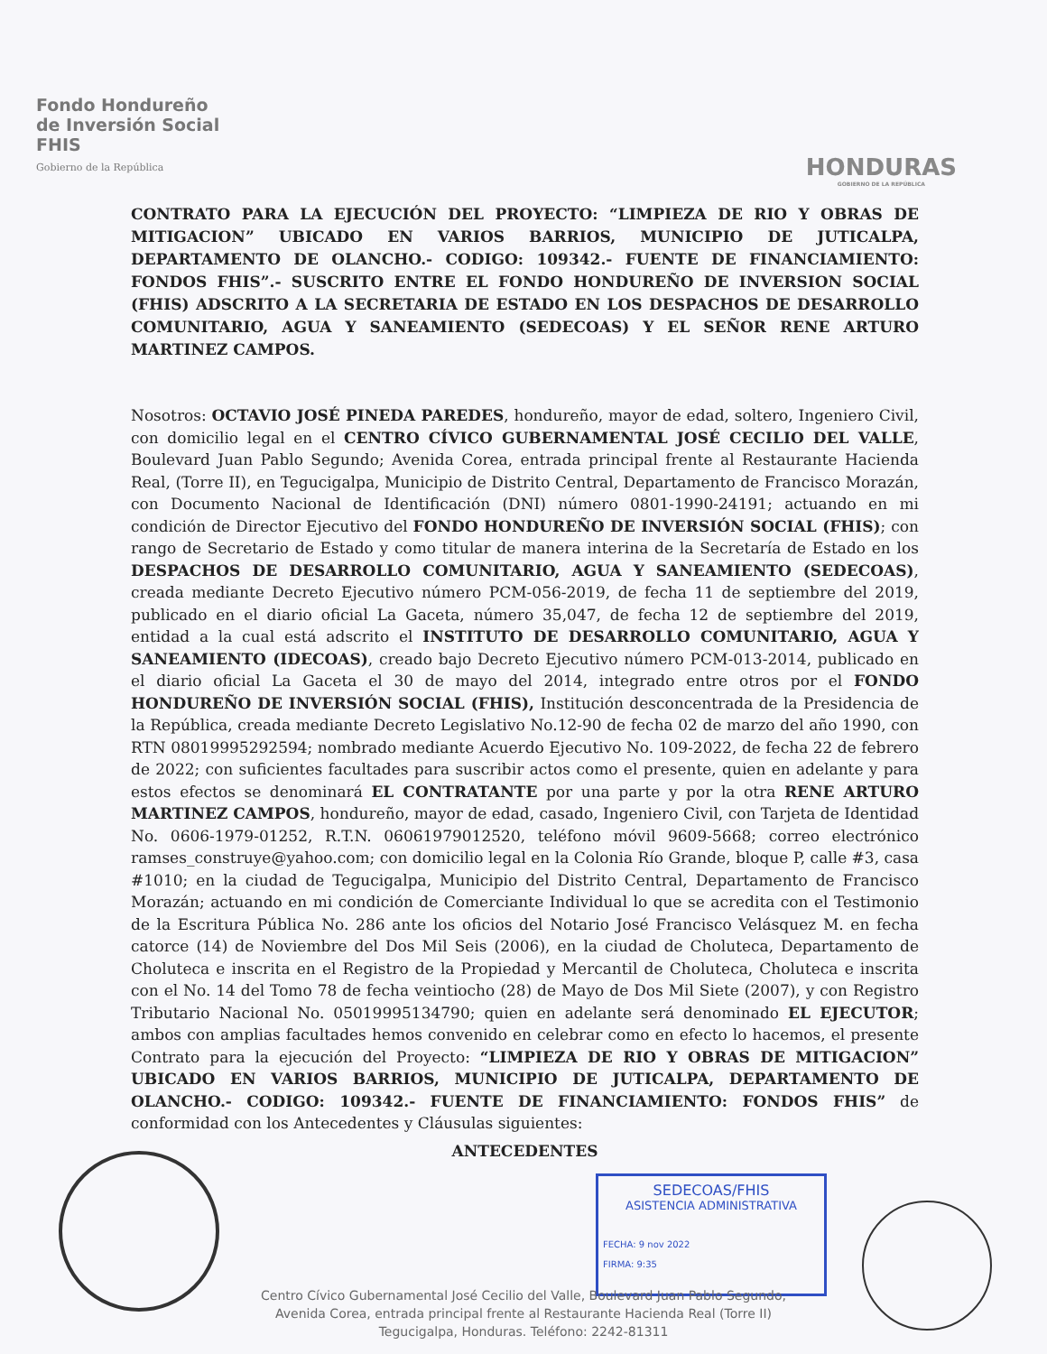Fondo Hondureño
de Inversión Social
FHIS
Gobierno de la República
HONDURAS
GOBIERNO DE LA REPÚBLICA
CONTRATO PARA LA EJECUCIÓN DEL PROYECTO: “LIMPIEZA DE RIO Y OBRAS DE MITIGACION” UBICADO EN VARIOS BARRIOS, MUNICIPIO DE JUTICALPA, DEPARTAMENTO DE OLANCHO.- CODIGO: 109342.- FUENTE DE FINANCIAMIENTO: FONDOS FHIS”.- SUSCRITO ENTRE EL FONDO HONDUREÑO DE INVERSION SOCIAL (FHIS) ADSCRITO A LA SECRETARIA DE ESTADO EN LOS DESPACHOS DE DESARROLLO COMUNITARIO, AGUA Y SANEAMIENTO (SEDECOAS) Y EL SEÑOR RENE ARTURO MARTINEZ CAMPOS.
Nosotros: OCTAVIO JOSÉ PINEDA PAREDES, hondureño, mayor de edad, soltero, Ingeniero Civil, con domicilio legal en el CENTRO CÍVICO GUBERNAMENTAL JOSÉ CECILIO DEL VALLE, Boulevard Juan Pablo Segundo; Avenida Corea, entrada principal frente al Restaurante Hacienda Real, (Torre II), en Tegucigalpa, Municipio de Distrito Central, Departamento de Francisco Morazán, con Documento Nacional de Identificación (DNI) número 0801-1990-24191; actuando en mi condición de Director Ejecutivo del FONDO HONDUREÑO DE INVERSIÓN SOCIAL (FHIS); con rango de Secretario de Estado y como titular de manera interina de la Secretaría de Estado en los DESPACHOS DE DESARROLLO COMUNITARIO, AGUA Y SANEAMIENTO (SEDECOAS), creada mediante Decreto Ejecutivo número PCM-056-2019, de fecha 11 de septiembre del 2019, publicado en el diario oficial La Gaceta, número 35,047, de fecha 12 de septiembre del 2019, entidad a la cual está adscrito el INSTITUTO DE DESARROLLO COMUNITARIO, AGUA Y SANEAMIENTO (IDECOAS), creado bajo Decreto Ejecutivo número PCM-013-2014, publicado en el diario oficial La Gaceta el 30 de mayo del 2014, integrado entre otros por el FONDO HONDUREÑO DE INVERSIÓN SOCIAL (FHIS), Institución desconcentrada de la Presidencia de la República, creada mediante Decreto Legislativo No.12-90 de fecha 02 de marzo del año 1990, con RTN 08019995292594; nombrado mediante Acuerdo Ejecutivo No. 109-2022, de fecha 22 de febrero de 2022; con suficientes facultades para suscribir actos como el presente, quien en adelante y para estos efectos se denominará EL CONTRATANTE por una parte y por la otra RENE ARTURO MARTINEZ CAMPOS, hondureño, mayor de edad, casado, Ingeniero Civil, con Tarjeta de Identidad No. 0606-1979-01252, R.T.N. 06061979012520, teléfono móvil 9609-5668; correo electrónico ramses_construye@yahoo.com; con domicilio legal en la Colonia Río Grande, bloque P, calle #3, casa #1010; en la ciudad de Tegucigalpa, Municipio del Distrito Central, Departamento de Francisco Morazán; actuando en mi condición de Comerciante Individual lo que se acredita con el Testimonio de la Escritura Pública No. 286 ante los oficios del Notario José Francisco Velásquez M. en fecha catorce (14) de Noviembre del Dos Mil Seis (2006), en la ciudad de Choluteca, Departamento de Choluteca e inscrita en el Registro de la Propiedad y Mercantil de Choluteca, Choluteca e inscrita con el No. 14 del Tomo 78 de fecha veintiocho (28) de Mayo de Dos Mil Siete (2007), y con Registro Tributario Nacional No. 05019995134790; quien en adelante será denominado EL EJECUTOR; ambos con amplias facultades hemos convenido en celebrar como en efecto lo hacemos, el presente Contrato para la ejecución del Proyecto: “LIMPIEZA DE RIO Y OBRAS DE MITIGACION” UBICADO EN VARIOS BARRIOS, MUNICIPIO DE JUTICALPA, DEPARTAMENTO DE OLANCHO.- CODIGO: 109342.- FUENTE DE FINANCIAMIENTO: FONDOS FHIS” de conformidad con los Antecedentes y Cláusulas siguientes:
ANTECEDENTES
SEDECOAS/FHIS
ASISTENCIA ADMINISTRATIVA
FECHA: 9 nov 2022
FIRMA: 9:35
Centro Cívico Gubernamental José Cecilio del Valle, Boulevard Juan Pablo Segundo,
Avenida Corea, entrada principal frente al Restaurante Hacienda Real (Torre II)
Tegucigalpa, Honduras. Teléfono: 2242-81311